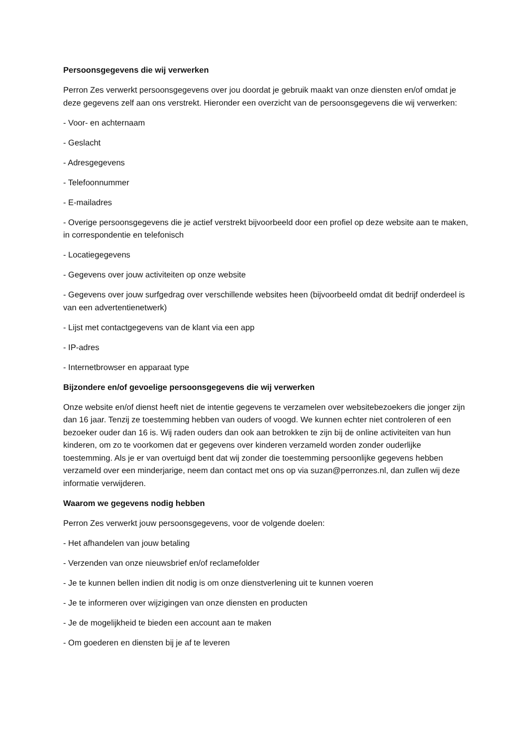Persoonsgegevens die wij verwerken
Perron Zes verwerkt persoonsgegevens over jou doordat je gebruik maakt van onze diensten en/of omdat je deze gegevens zelf aan ons verstrekt. Hieronder een overzicht van de persoonsgegevens die wij verwerken:
- Voor- en achternaam
- Geslacht
- Adresgegevens
- Telefoonnummer
- E-mailadres
- Overige persoonsgegevens die je actief verstrekt bijvoorbeeld door een profiel op deze website aan te maken, in correspondentie en telefonisch
- Locatiegegevens
- Gegevens over jouw activiteiten op onze website
- Gegevens over jouw surfgedrag over verschillende websites heen (bijvoorbeeld omdat dit bedrijf onderdeel is van een advertentienetwerk)
- Lijst met contactgegevens van de klant via een app
- IP-adres
- Internetbrowser en apparaat type
Bijzondere en/of gevoelige persoonsgegevens die wij verwerken
Onze website en/of dienst heeft niet de intentie gegevens te verzamelen over websitebezoekers die jonger zijn dan 16 jaar. Tenzij ze toestemming hebben van ouders of voogd. We kunnen echter niet controleren of een bezoeker ouder dan 16 is. Wij raden ouders dan ook aan betrokken te zijn bij de online activiteiten van hun kinderen, om zo te voorkomen dat er gegevens over kinderen verzameld worden zonder ouderlijke toestemming. Als je er van overtuigd bent dat wij zonder die toestemming persoonlijke gegevens hebben verzameld over een minderjarige, neem dan contact met ons op via suzan@perronzes.nl, dan zullen wij deze informatie verwijderen.
Waarom we gegevens nodig hebben
Perron Zes verwerkt jouw persoonsgegevens, voor de volgende doelen:
- Het afhandelen van jouw betaling
- Verzenden van onze nieuwsbrief en/of reclamefolder
- Je te kunnen bellen indien dit nodig is om onze dienstverlening uit te kunnen voeren
- Je te informeren over wijzigingen van onze diensten en producten
- Je de mogelijkheid te bieden een account aan te maken
- Om goederen en diensten bij je af te leveren